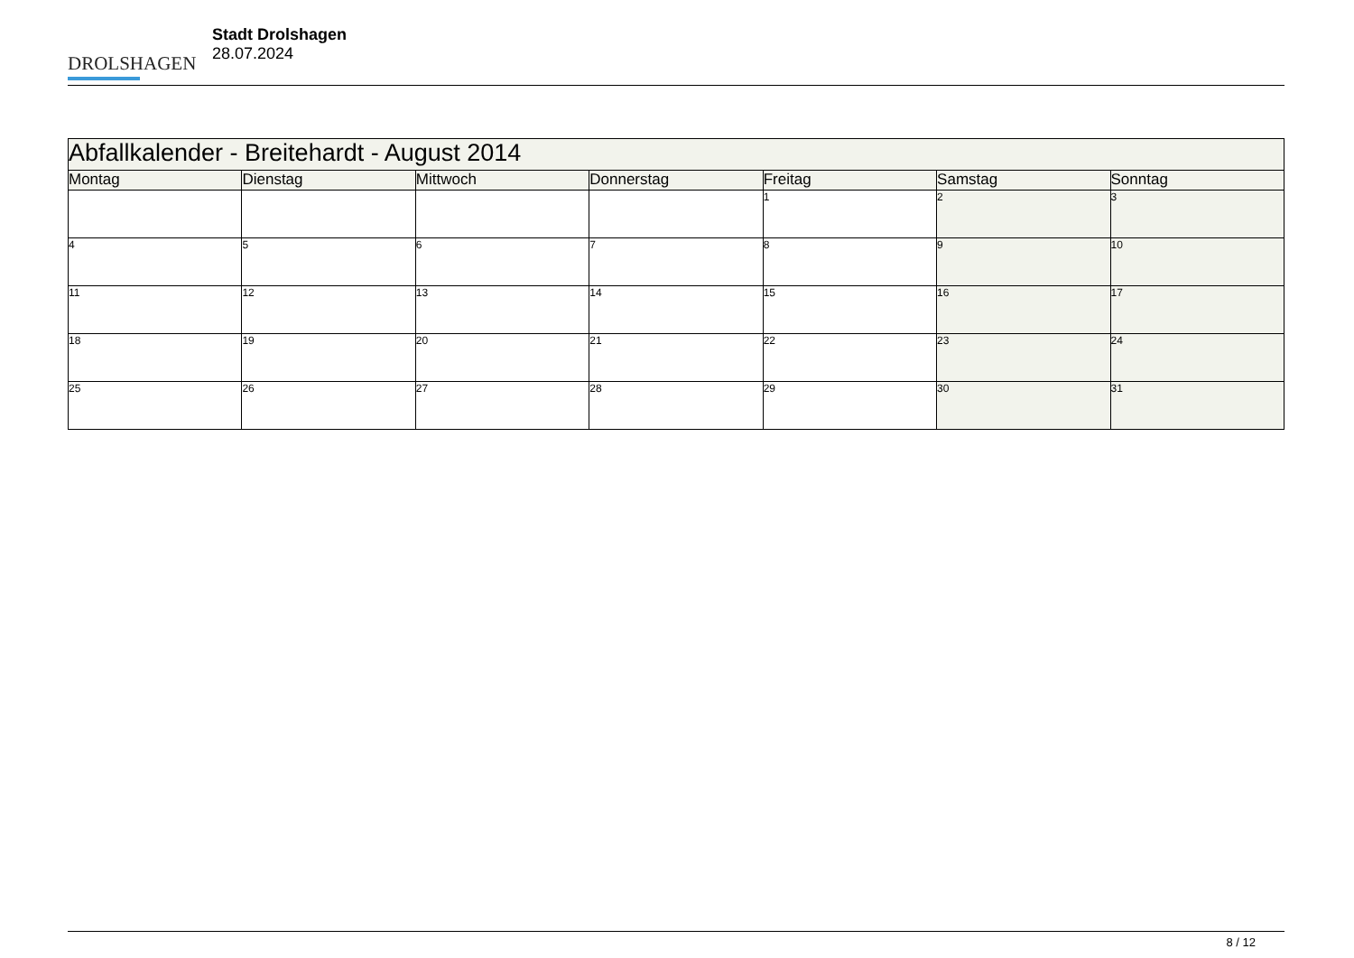DROLSHAGEN
Stadt Drolshagen
28.07.2024
| Abfallkalender - Breitehardt - August 2014 | | | | | | |
| --- | --- | --- | --- | --- | --- | --- |
| Montag | Dienstag | Mittwoch | Donnerstag | Freitag | Samstag | Sonntag |
| | | | | 1 | 2 | 3 |
| 4 | 5 | 6 | 7 | 8 | 9 | 10 |
| 11 | 12 | 13 | 14 | 15 | 16 | 17 |
| 18 | 19 | 20 | 21 | 22 | 23 | 24 |
| 25 | 26 | 27 | 28 | 29 | 30 | 31 |
8 / 12